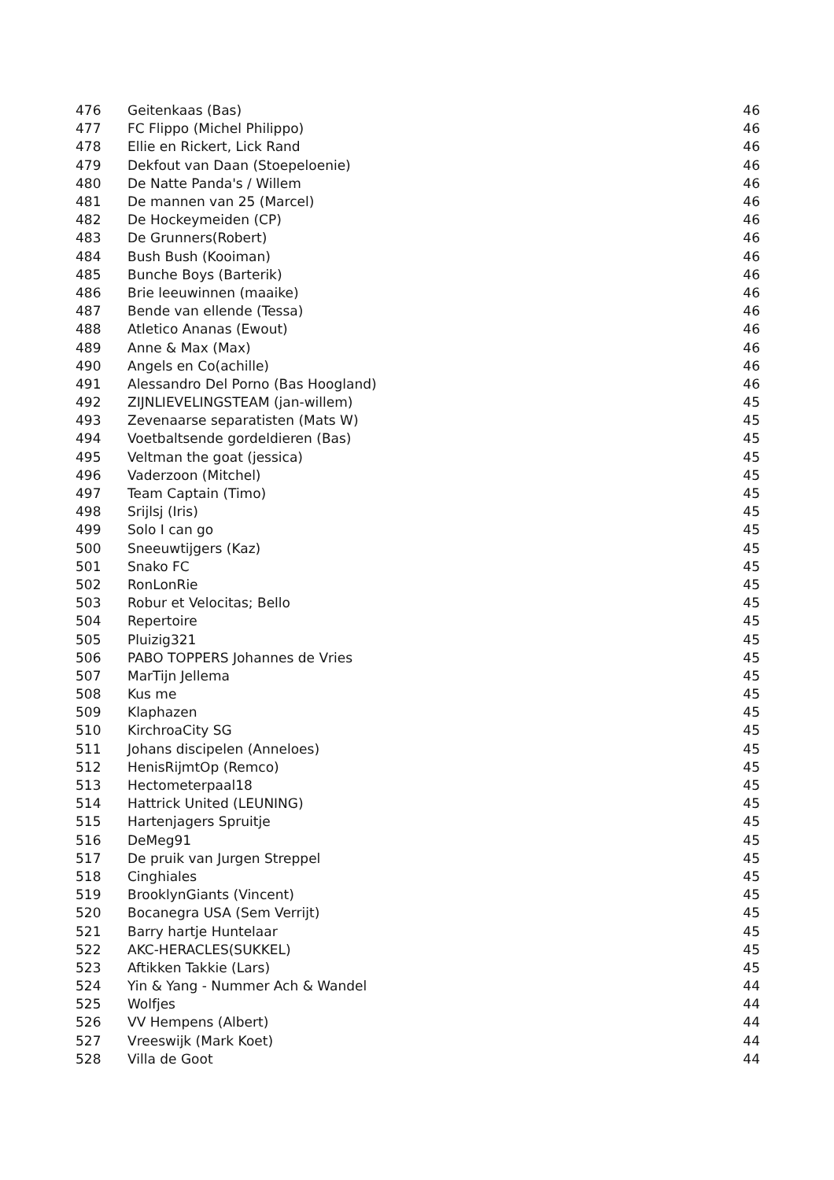| 476 | Geitenkaas (Bas) | 46 |
| 477 | FC Flippo (Michel Philippo) | 46 |
| 478 | Ellie en Rickert, Lick Rand | 46 |
| 479 | Dekfout van Daan (Stoepeloenie) | 46 |
| 480 | De Natte Panda's / Willem | 46 |
| 481 | De mannen van 25 (Marcel) | 46 |
| 482 | De Hockeymeiden (CP) | 46 |
| 483 | De Grunners(Robert) | 46 |
| 484 | Bush Bush (Kooiman) | 46 |
| 485 | Bunche Boys (Barterik) | 46 |
| 486 | Brie leeuwinnen (maaike) | 46 |
| 487 | Bende van ellende (Tessa) | 46 |
| 488 | Atletico Ananas (Ewout) | 46 |
| 489 | Anne & Max (Max) | 46 |
| 490 | Angels en Co(achille) | 46 |
| 491 | Alessandro Del Porno (Bas Hoogland) | 46 |
| 492 | ZIJNLIEVELINGSTEAM (jan-willem) | 45 |
| 493 | Zevenaarse separatisten (Mats W) | 45 |
| 494 | Voetbaltsende gordeldieren (Bas) | 45 |
| 495 | Veltman the goat (jessica) | 45 |
| 496 | Vaderzoon (Mitchel) | 45 |
| 497 | Team Captain (Timo) | 45 |
| 498 | Srijlsj (Iris) | 45 |
| 499 | Solo I can go | 45 |
| 500 | Sneeuwtijgers (Kaz) | 45 |
| 501 | Snako FC | 45 |
| 502 | RonLonRie | 45 |
| 503 | Robur et Velocitas; Bello | 45 |
| 504 | Repertoire | 45 |
| 505 | Pluizig321 | 45 |
| 506 | PABO TOPPERS Johannes de Vries | 45 |
| 507 | MarTijn Jellema | 45 |
| 508 | Kus me | 45 |
| 509 | Klaphazen | 45 |
| 510 | KirchroaCity SG | 45 |
| 511 | Johans discipelen (Anneloes) | 45 |
| 512 | HenisRijmtOp (Remco) | 45 |
| 513 | Hectometerpaal18 | 45 |
| 514 | Hattrick United (LEUNING) | 45 |
| 515 | Hartenjagers Spruitje | 45 |
| 516 | DeMeg91 | 45 |
| 517 | De pruik van Jurgen Streppel | 45 |
| 518 | Cinghiales | 45 |
| 519 | BrooklynGiants (Vincent) | 45 |
| 520 | Bocanegra USA (Sem Verrijt) | 45 |
| 521 | Barry hartje Huntelaar | 45 |
| 522 | AKC-HERACLES(SUKKEL) | 45 |
| 523 | Aftikken Takkie (Lars) | 45 |
| 524 | Yin & Yang - Nummer Ach & Wandel | 44 |
| 525 | Wolfjes | 44 |
| 526 | VV Hempens (Albert) | 44 |
| 527 | Vreeswijk (Mark Koet) | 44 |
| 528 | Villa de Goot | 44 |